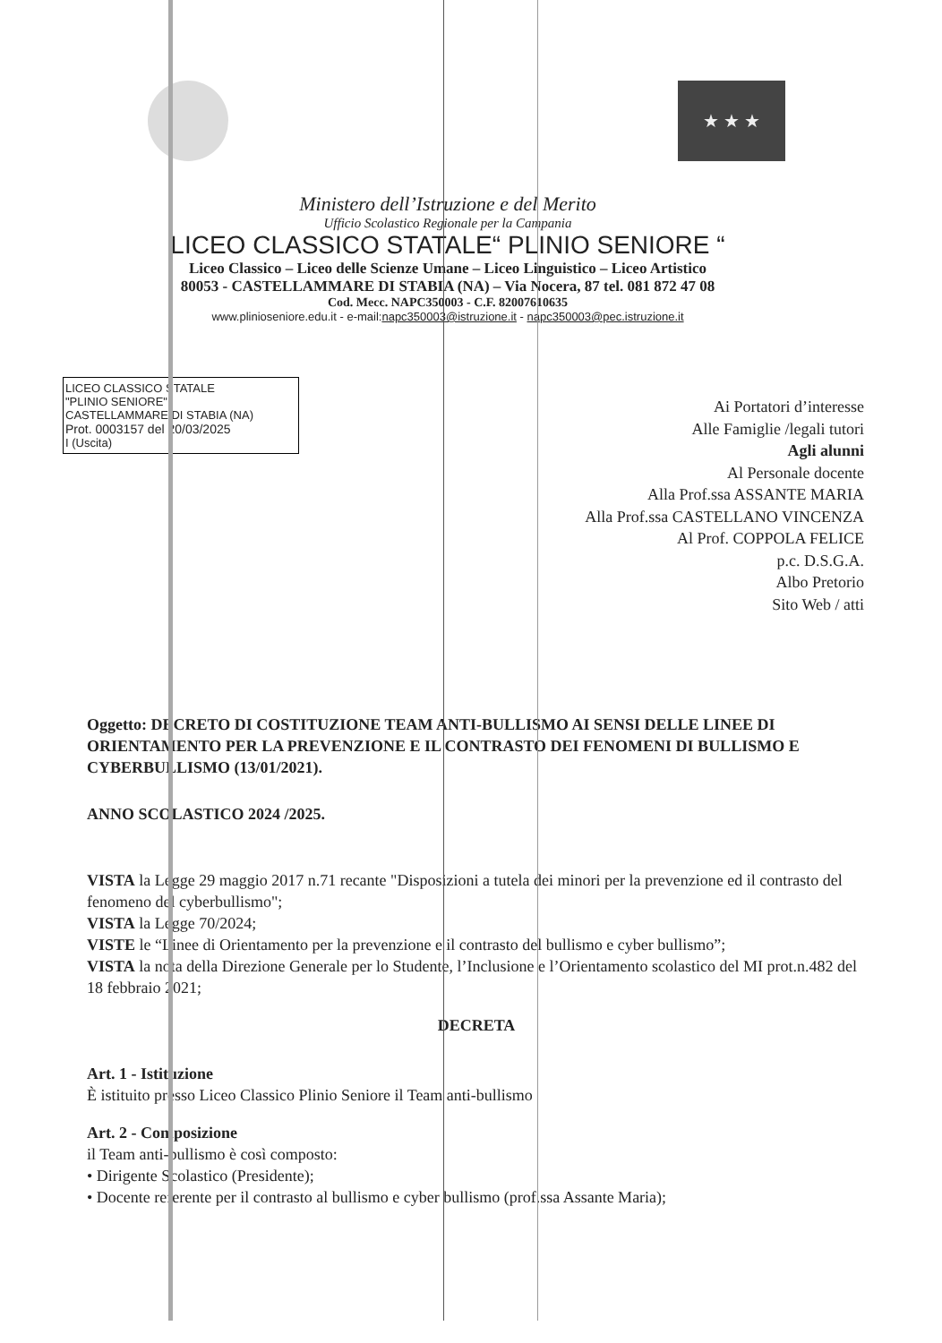★ ★ ★
Ministero dell’Istruzione e del Merito
Ufficio Scolastico Regionale per la Campania
LICEO CLASSICO STATALE“ PLINIO SENIORE “
Liceo Classico – Liceo delle Scienze Umane – Liceo Linguistico – Liceo Artistico
80053 - CASTELLAMMARE DI STABIA (NA) – Via Nocera, 87 tel. 081 872 47 08
Cod. Mecc. NAPC350003 - C.F. 82007610635
www.plinioseniore.edu.it - e-mail:napc350003@istruzione.it - napc350003@pec.istruzione.it
LICEO CLASSICO STATALE
"PLINIO SENIORE"
CASTELLAMMARE DI STABIA (NA)
Prot. 0003157 del 20/03/2025
I (Uscita)
Ai Portatori d’interesse
Alle Famiglie /legali tutori
Agli alunni
Al Personale docente
Alla Prof.ssa ASSANTE MARIA
Alla Prof.ssa CASTELLANO VINCENZA
Al Prof. COPPOLA FELICE
p.c. D.S.G.A.
Albo Pretorio
Sito Web / atti
Oggetto: DECRETO DI COSTITUZIONE TEAM ANTI-BULLISMO AI SENSI DELLE LINEE DI ORIENTAMENTO PER LA PREVENZIONE E IL CONTRASTO DEI FENOMENI DI BULLISMO E CYBERBULLISMO (13/01/2021).
ANNO SCOLASTICO 2024 /2025.
VISTA la Legge 29 maggio 2017 n.71 recante "Disposizioni a tutela dei minori per la prevenzione ed il contrasto del fenomeno del cyberbullismo";
VISTA la Legge 70/2024;
VISTE le “Linee di Orientamento per la prevenzione e il contrasto del bullismo e cyber bullismo”;
VISTA la nota della Direzione Generale per lo Studente, l’Inclusione e l’Orientamento scolastico del MI prot.n.482 del 18 febbraio 2021;
DECRETA
Art. 1 - Istituzione
È istituito presso Liceo Classico Plinio Seniore il Team anti-bullismo
Art. 2 - Composizione
il Team anti-bullismo è così composto:
• Dirigente Scolastico (Presidente);
• Docente referente per il contrasto al bullismo e cyber bullismo (prof.ssa Assante Maria);